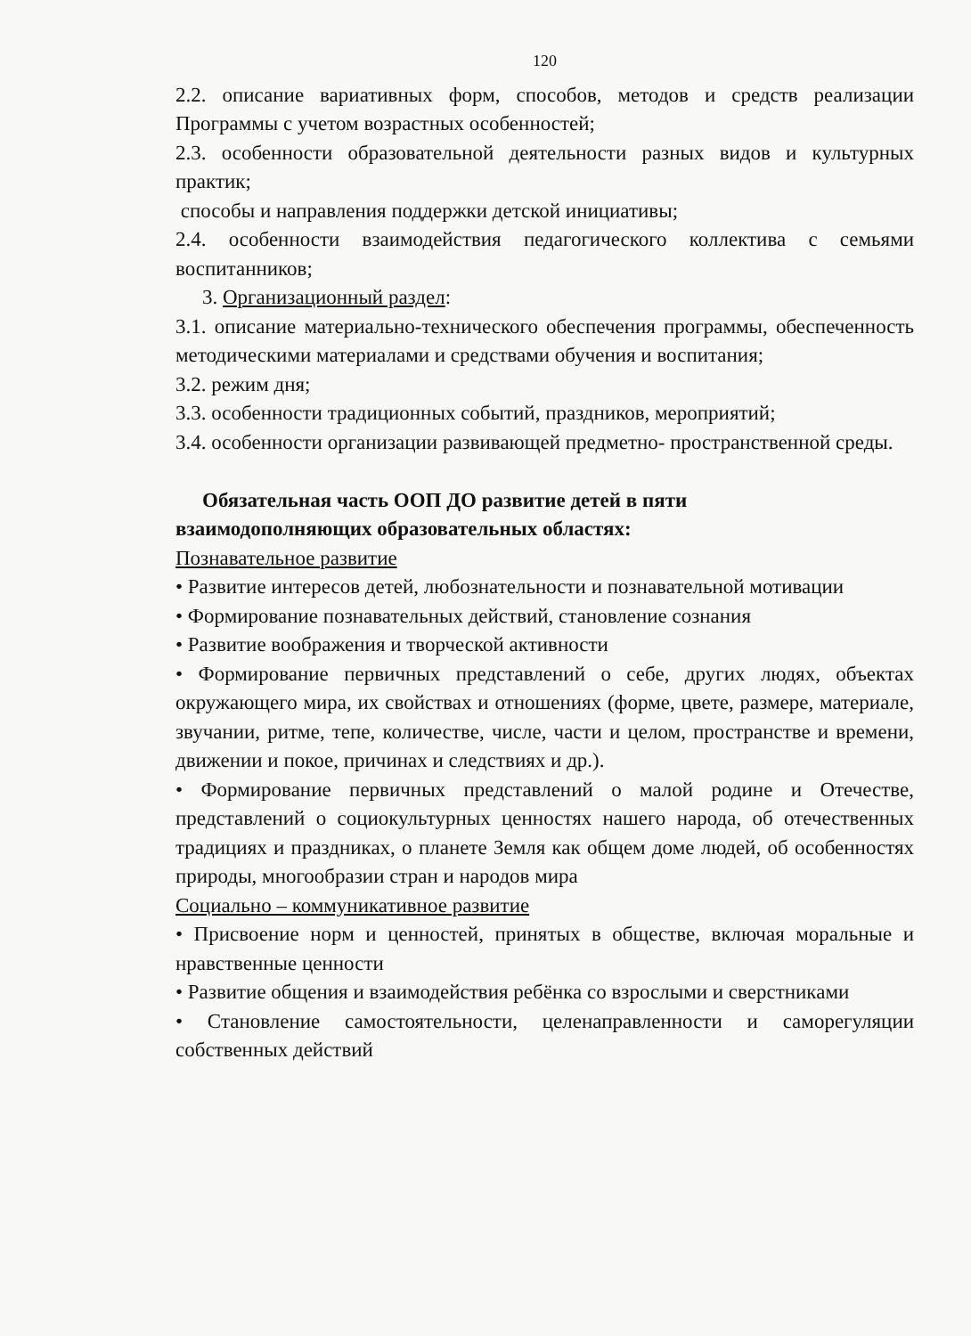120
2.2. описание вариативных форм, способов, методов и средств реализации Программы с учетом возрастных особенностей;
2.3. особенности образовательной деятельности разных видов и культурных практик;
способы и направления поддержки детской инициативы;
2.4. особенности взаимодействия педагогического коллектива с семьями воспитанников;
3. Организационный раздел:
3.1. описание материально-технического обеспечения программы, обеспеченность методическими материалами и средствами обучения и воспитания;
3.2. режим дня;
3.3. особенности традиционных событий, праздников, мероприятий;
3.4. особенности организации развивающей предметно- пространственной среды.
Обязательная часть ООП ДО развитие детей в пяти
взаимодополняющих образовательных областях:
Познавательное развитие
• Развитие интересов детей, любознательности и познавательной мотивации
• Формирование познавательных действий, становление сознания
• Развитие воображения и творческой активности
• Формирование первичных представлений о себе, других людях, объектах окружающего мира, их свойствах и отношениях (форме, цвете, размере, материале, звучании, ритме, тепе, количестве, числе, части и целом, пространстве и времени, движении и покое, причинах и следствиях и др.).
• Формирование первичных представлений о малой родине и Отечестве, представлений о социокультурных ценностях нашего народа, об отечественных традициях и праздниках, о планете Земля как общем доме людей, об особенностях природы, многообразии стран и народов мира
Социально – коммуникативное развитие
• Присвоение норм и ценностей, принятых в обществе, включая моральные и нравственные ценности
• Развитие общения и взаимодействия ребёнка со взрослыми и сверстниками
• Становление самостоятельности, целенаправленности и саморегуляции собственных действий